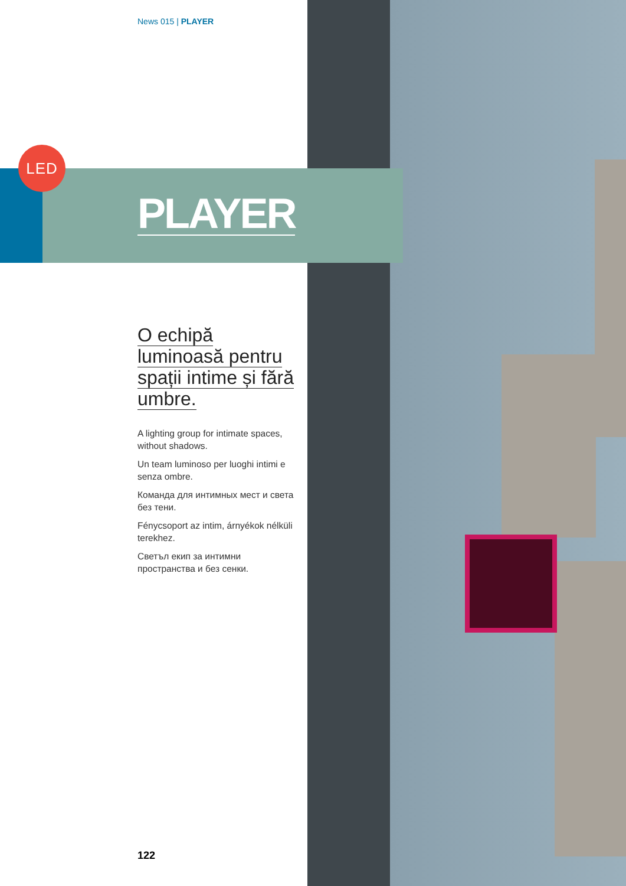LED
News 015 | PLAYER
O echipă luminoasă pentru spații intime și fără umbre.
A lighting group for intimate spaces, without shadows.
Un team luminoso per luoghi intimi e senza ombre.
Команда для интимных мест и света без тени.
Fénycsoport az intim, árnyékok nélküli terekhez.
Светъл екип за интимни пространства и без сенки.
PLAYER
122